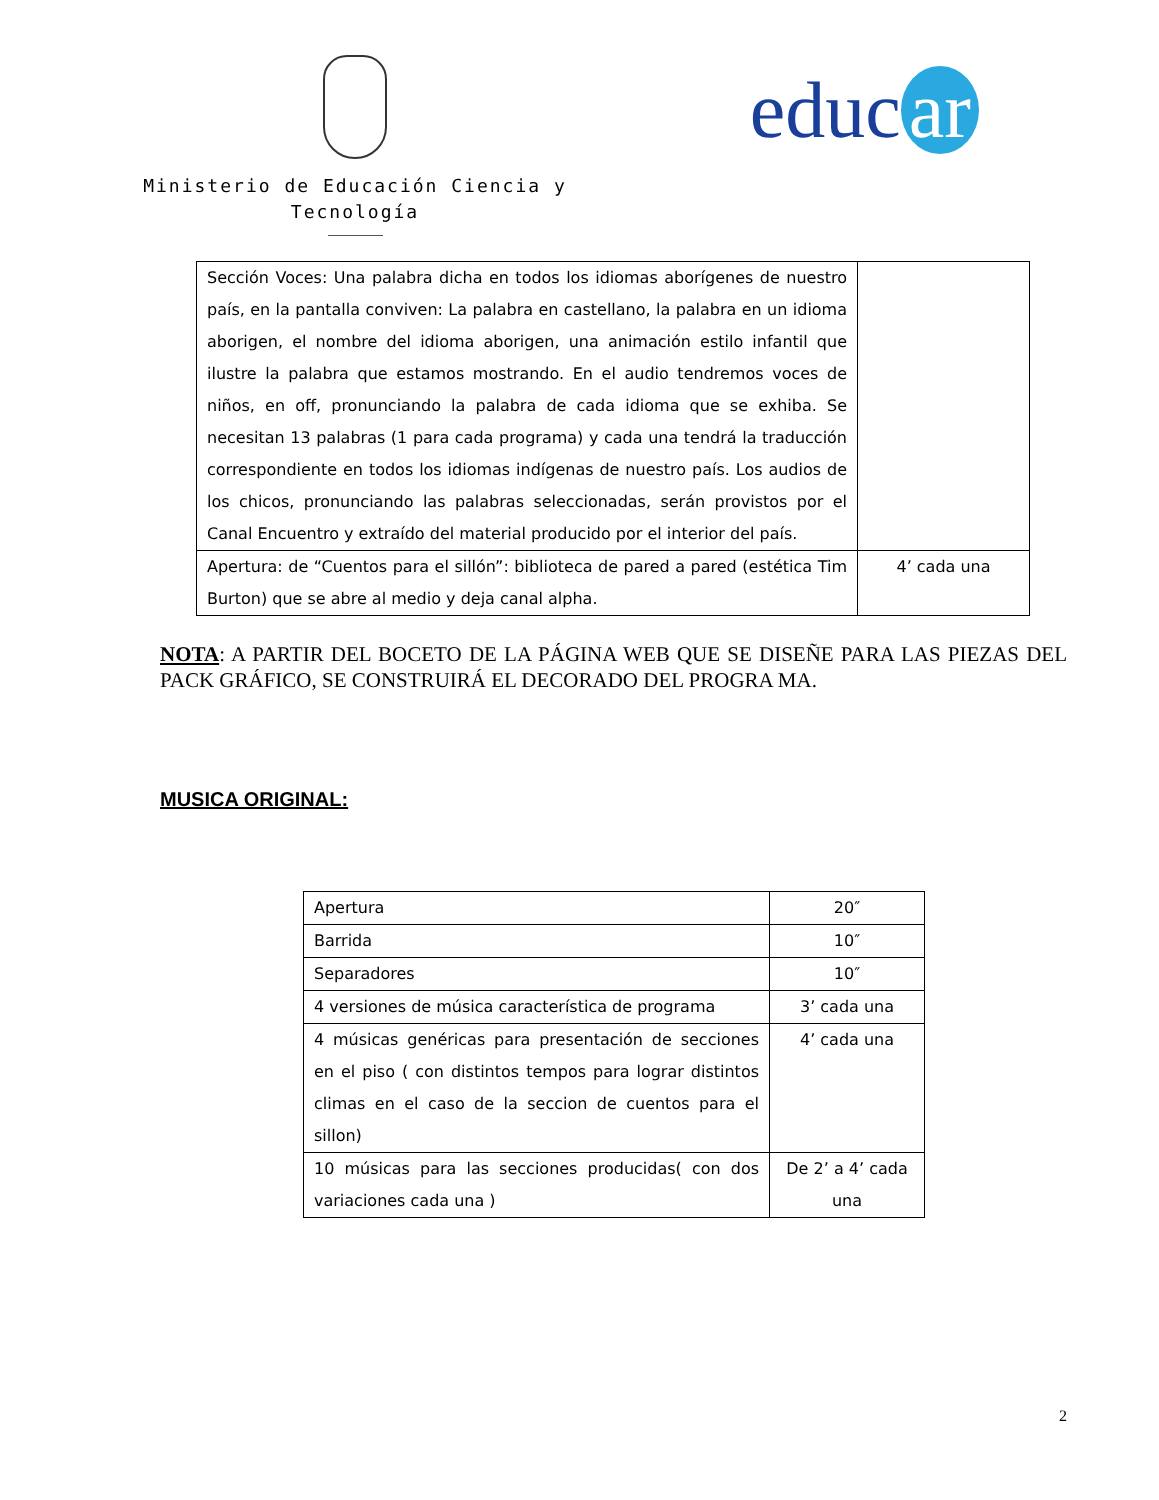Ministerio de Educación Ciencia y
Tecnología
educ ar
| Sección Voces: Una palabra dicha en todos los idiomas aborígenes de nuestro país, en la pantalla conviven: La palabra en castellano, la palabra en un idioma aborigen, el nombre del idioma aborigen, una animación estilo infantil que ilustre la palabra que estamos mostrando. En el audio tendremos voces de niños, en off, pronunciando la palabra de cada idioma que se exhiba. Se necesitan 13 palabras (1 para cada programa) y cada una tendrá la traducción correspondiente en todos los idiomas indígenas de nuestro país. Los audios de los chicos, pronunciando las palabras seleccionadas, serán provistos por el Canal Encuentro y extraído del material producido por el interior del país. | |
| Apertura: de “Cuentos para el sillón”: biblioteca de pared a pared (estética Tim Burton) que se abre al medio y deja canal alpha. | 4’ cada una |
NOTA: A PARTIR DEL BOCETO DE LA PÁGINA WEB QUE SE DISEÑE PARA LAS PIEZAS DEL PACK GRÁFICO, SE CONSTRUIRÁ EL DECORADO DEL PROGRA MA.
MUSICA ORIGINAL:
| Apertura | 20″ |
| Barrida | 10″ |
| Separadores | 10″ |
| 4 versiones de música característica de programa | 3’ cada una |
| 4 músicas genéricas para presentación de secciones en el piso ( con distintos tempos para lograr distintos climas en el caso de la seccion de cuentos para el sillon) | 4’ cada una |
| 10 músicas para las secciones producidas( con dos variaciones cada una ) | De 2’ a 4’ cada una |
2